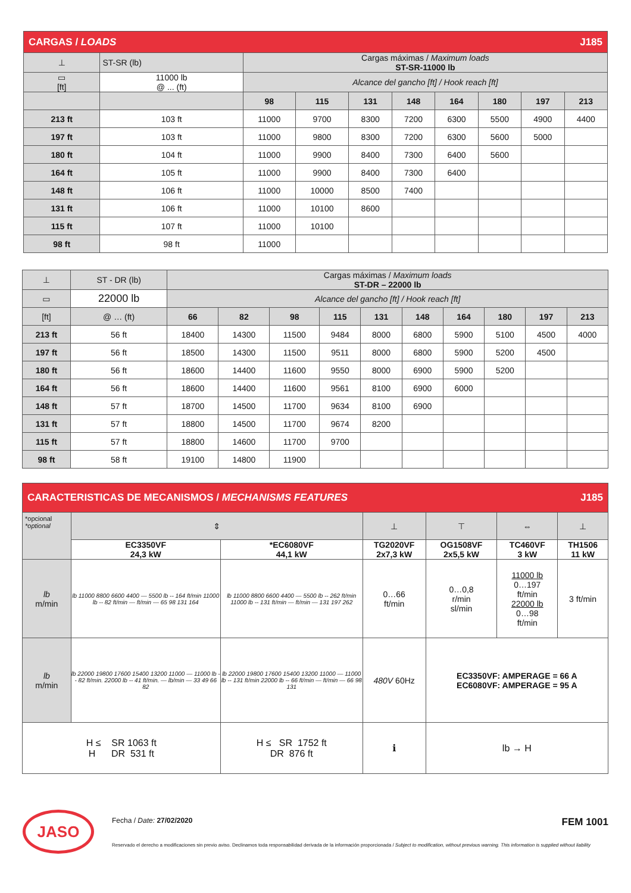| CARGAS / LOADS | | J185 | | | | | | | |
| ⊥ | ST-SR (lb) | Cargas máximas / Maximum loads ST-SR-11000 lb | | | | | | | |
| ▭ [ft] | 11000 lb @ ... (ft) | Alcance del gancho [ft] / Hook reach [ft] | | | | | | | |
| | | 98 | 115 | 131 | 148 | 164 | 180 | 197 | 213 |
| 213 ft | 103 ft | 11000 | 9700 | 8300 | 7200 | 6300 | 5500 | 4900 | 4400 |
| 197 ft | 103 ft | 11000 | 9800 | 8300 | 7200 | 6300 | 5600 | 5000 | |
| 180 ft | 104 ft | 11000 | 9900 | 8400 | 7300 | 6400 | 5600 | | |
| 164 ft | 105 ft | 11000 | 9900 | 8400 | 7300 | 6400 | | | |
| 148 ft | 106 ft | 11000 | 10000 | 8500 | 7400 | | | | |
| 131 ft | 106 ft | 11000 | 10100 | 8600 | | | | | |
| 115 ft | 107 ft | 11000 | 10100 | | | | | | |
| 98 ft | 98 ft | 11000 | | | | | | | |
| ⊥ | ST - DR (lb) | Cargas máximas / Maximum loads ST-DR – 22000 lb | | | | | | | | | |
| ▭ | 22000 lb | Alcance del gancho [ft] / Hook reach [ft] | | | | | | | | | |
| [ft] | @ … (ft) | 66 | 82 | 98 | 115 | 131 | 148 | 164 | 180 | 197 | 213 |
| 213 ft | 56 ft | 18400 | 14300 | 11500 | 9484 | 8000 | 6800 | 5900 | 5100 | 4500 | 4000 |
| 197 ft | 56 ft | 18500 | 14300 | 11500 | 9511 | 8000 | 6800 | 5900 | 5200 | 4500 | |
| 180 ft | 56 ft | 18600 | 14400 | 11600 | 9550 | 8000 | 6900 | 5900 | 5200 | | |
| 164 ft | 56 ft | 18600 | 14400 | 11600 | 9561 | 8100 | 6900 | 6000 | | | |
| 148 ft | 57 ft | 18700 | 14500 | 11700 | 9634 | 8100 | 6900 | | | | |
| 131 ft | 57 ft | 18800 | 14500 | 11700 | 9674 | 8200 | | | | | |
| 115 ft | 57 ft | 18800 | 14600 | 11700 | 9700 | | | | | | |
| 98 ft | 58 ft | 19100 | 14800 | 11900 | | | | | | | |
| CARACTERISTICAS DE MECANISMOS / MECHANISMS FEATURES | | | | | J185 | |
| *opcional *optional | ⇕ | | ⊥ | ⊤ | ⇔ | ⊥ |
| | EC3350VF 24,3 kW | *EC6080VF 44,1 kW | TG2020VF 2x7,3 kW | OG1508VF 2x5,5 kW | TC460VF 3 kW | TH1506 11 kW |
| lb m/min | lb 11000 8800 6600 4400 — 5500 lb -- 164 ft/min 11000 lb -- 82 ft/min — ft/min — 65 98 131 164 | lb 11000 8800 6600 4400 — 5500 lb -- 262 ft/min 11000 lb -- 131 ft/min — ft/min — 131 197 262 | 0…66 ft/min | 0…0,8 r/min sl/min | 11000 lb 0…197 ft/min 22000 lb 0…98 ft/min | 3 ft/min |
| lb m/min | lb 22000 19800 17600 15400 13200 11000 — 11000 lb -- 82 ft/min. 22000 lb -- 41 ft/min. — lb/min — 33 49 66 82 | lb 22000 19800 17600 15400 13200 11000 — 11000 lb -- 131 ft/min 22000 lb -- 66 ft/min — ft/min — 66 98 131 | 480V 60Hz | EC3350VF: AMPERAGE = 66 A EC6080VF: AMPERAGE = 95 A | | |
| H ≤ SR 1063 ft H DR 531 ft | | H ≤ SR 1752 ft DR 876 ft | ℹ | lb → H | | |
JASO
Fecha / Date: 27/02/2020 FEM 1001
Reservado el derecho a modificaciones sin previo aviso. Declinamos toda responsabilidad derivada de la información proporcionada / Subject to modification, without previous warning. This information is supplied without liability